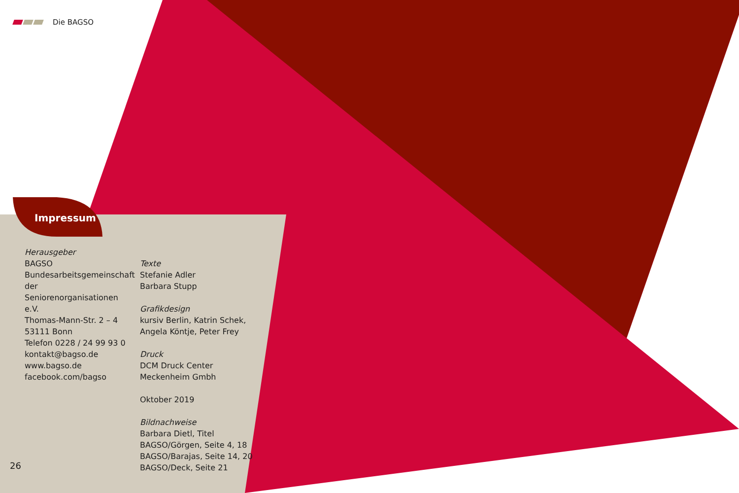Die BAGSO
Impressum
Herausgeber
BAGSO
Bundesarbeitsgemeinschaft der Seniorenorganisationen e.V.
Thomas-Mann-Str. 2 – 4
53111 Bonn
Telefon 0228 / 24 99 93 0
kontakt@bagso.de
www.bagso.de
facebook.com/bagso
Texte
Stefanie Adler
Barbara Stupp
Grafikdesign
kursiv Berlin, Katrin Schek, Angela Köntje, Peter Frey
Druck
DCM Druck Center
Meckenheim Gmbh
Oktober 2019
Bildnachweise
Barbara Dietl, Titel
BAGSO/Görgen, Seite 4, 18
BAGSO/Barajas, Seite 14, 20
BAGSO/Deck, Seite 21
26